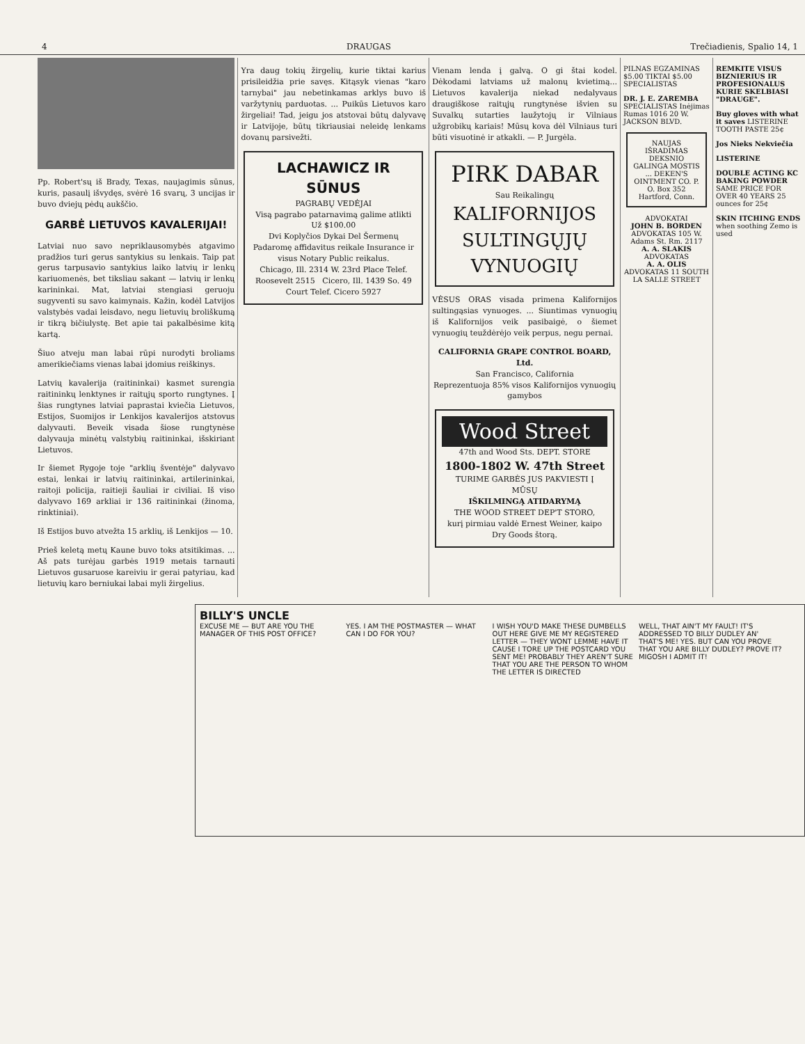4 DRAUGAS Trečiadienis, Spalio 14, 1
Pp. Robert'sų iš Brady, Texas, naujagimis sūnus, kuris, pasaulį išvydęs, svėrė 16 svarų, 3 uncijas ir buvo dviejų pėdų aukščio.
GARBĖ LIETUVOS KAVALERIJAI!
Latviai nuo savo nepriklausomybės atgavimo pradžios turi gerus santykius su lenkais. Taip pat gerus tarpusavio santykius laiko latvių ir lenkų kariuomenės, bet tiksliau sakant — latvių ir lenkų karininkai. Mat, latviai stengiasi geruoju sugyventi su savo kaimynais. Kažin, kodėl Latvijos valstybės vadai leisdavo, negu lietuvių broliškumą ir tikrą bičiulystę. Bet apie tai pakalbėsime kitą kartą.
Šiuo atveju man labai rūpi nurodyti broliams amerikiečiams vienas labai įdomius reiškinys.
Latvių kavalerija (raitininkai) kasmet surengia raitininkų lenktynes ir raitųjų sporto rungtynes. Į šias rungtynes latviai paprastai kviečia Lietuvos, Estijos, Suomijos ir Lenkijos kavalerijos atstovus dalyvauti. Beveik visada šiose rungtynėse dalyvauja minėtų valstybių raitininkai, išskiriant Lietuvos.
Ir šiemet Rygoje toje "arklių šventėje" dalyvavo estai, lenkai ir latvių raitininkai, artilerininkai, raitoji policija, raitieji šauliai ir civiliai. Iš viso dalyvavo 169 arkliai ir 136 raitininkai (žinoma, rinktiniai).
Iš Estijos buvo atvežta 15 arklių, iš Lenkijos — 10.
Prieš keletą metų Kaune buvo toks atsitikimas. ... Aš pats turėjau garbės 1919 metais tarnauti Lietuvos gusaruose kareiviu ir gerai patyriau, kad lietuvių karo berniukai labai myli žirgelius.
Yra daug tokių žirgelių, kurie tiktai karius prisileidžia prie savęs. Kitąsyk vienas "karo tarnybai" jau nebetinkamas arklys buvo iš varžytynių parduotas. ... Puikūs Lietuvos karo žirgeliai! Tad, jeigu jos atstovai būtų dalyvavę ir Latvijoje, būtų tikriausiai neleidę lenkams dovanų parsivežti.
LACHAWICZ IR SŪNUS
PAGRABŲ VEDĖJAI
Visą pagrabo patarnavimą galime atlikti Už $100.00
Dvi Koplyčios Dykai Del Šermenų
Padaromę affidavitus reikale Insurance ir visus Notary Public reikalus.
Chicago, Ill. 2314 W. 23rd Place Telef. Roosevelt 2515 Cicero, Ill. 1439 So. 49 Court Telef. Cicero 5927
Vienam lenda į galvą. O gi štai kodel. Dėkodami latviams už malonų kvietimą... Lietuvos kavalerija niekad nedalyvaus draugiškose raitųjų rungtynėse išvien su Suvalkų sutarties laužytojų ir Vilniaus užgrobikų kariais! Mūsų kova dėl Vilniaus turi būti visuotinė ir atkakli. — P. Jurgėla.
PIRK DABAR
Sau Reikalingų
KALIFORNIJOS SULTINGŲJŲ VYNUOGIŲ
VĖSUS ORAS visada primena Kalifornijos sultingąsias vynuoges. ... Siuntimas vynuogių iš Kalifornijos veik pasibaigė, o šiemet vynuogių teuždėrėjo veik perpus, negu pernai.
CALIFORNIA GRAPE CONTROL BOARD, Ltd.
San Francisco, California
Reprezentuoja 85% visos Kalifornijos vynuogių gamybos
Wood Street
47th and Wood Sts. DEPT. STORE
1800-1802 W. 47th Street
TURIME GARBĖS JUS PAKVIESTI Į MŪSŲ
IŠKILMINGĄ ATIDARYMĄ
THE WOOD STREET DEP'T STORO,
kurį pirmiau valdė Ernest Weiner, kaipo Dry Goods štorą.
PILNAS EGZAMINAS $5.00 TIKTAI $5.00 SPECIALISTAS
DR. J. E. ZAREMBA SPECIALISTAS Inėjimas Rumas 1016 20 W. JACKSON BLVD.
NAUJAS IŠRADIMAS DEKSNIO GALINGA MOSTIS ... DEKEN'S OINTMENT CO. P. O. Box 352 Hartford, Conn.
ADVOKATAI
JOHN B. BORDEN ADVOKATAS 105 W. Adams St. Rm. 2117
A. A. SLAKIS ADVOKATAS
A. A. OLIS ADVOKATAS 11 SOUTH LA SALLE STREET
REMKITE VISUS BIZNIERIUS IR PROFESIONALUS KURIE SKELBIASI "DRAUGE".
Buy gloves with what it saves LISTERINE TOOTH PASTE 25¢
Jos Nieks Nekviečia
LISTERINE
DOUBLE ACTING KC BAKING POWDER SAME PRICE FOR OVER 40 YEARS 25 ounces for 25¢
SKIN ITCHING ENDS when soothing Zemo is used
BILLY'S UNCLE
EXCUSE ME — BUT ARE YOU THE MANAGER OF THIS POST OFFICE? YES. I AM THE POSTMASTER — WHAT CAN I DO FOR YOU? I WISH YOU'D MAKE THESE DUMBELLS OUT HERE GIVE ME MY REGISTERED LETTER — THEY WONT LEMME HAVE IT CAUSE I TORE UP THE POSTCARD YOU SENT ME! PROBABLY THEY AREN'T SURE THAT YOU ARE THE PERSON TO WHOM THE LETTER IS DIRECTED WELL, THAT AIN'T MY FAULT! IT'S ADDRESSED TO BILLY DUDLEY AN' THAT'S ME! YES. BUT CAN YOU PROVE THAT YOU ARE BILLY DUDLEY? PROVE IT? MIGOSH I ADMIT IT!